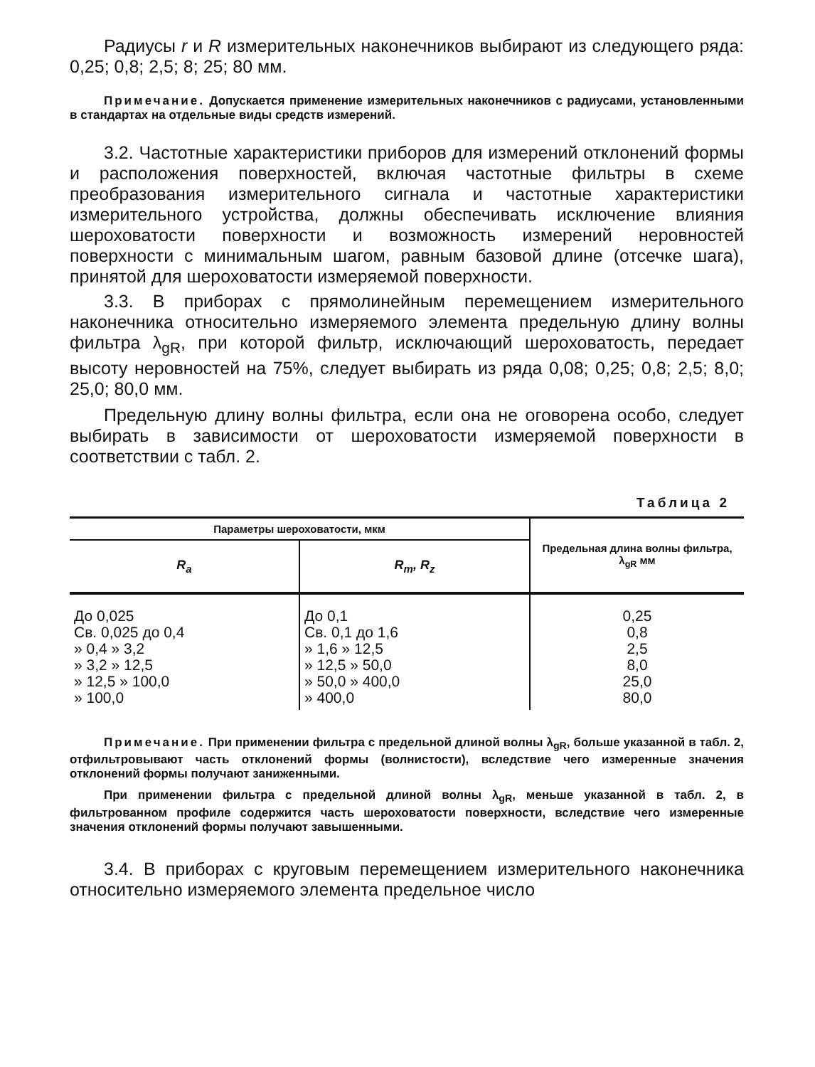Радиусы r и R измерительных наконечников выбирают из следующего ряда: 0,25; 0,8; 2,5; 8; 25; 80 мм.
Примечание. Допускается применение измерительных наконечников с радиусами, установленными в стандартах на отдельные виды средств измерений.
3.2. Частотные характеристики приборов для измерений отклонений формы и расположения поверхностей, включая частотные фильтры в схеме преобразования измерительного сигнала и частотные характеристики измерительного устройства, должны обеспечивать исключение влияния шероховатости поверхности и возможность измерений неровностей поверхности с минимальным шагом, равным базовой длине (отсечке шага), принятой для шероховатости измеряемой поверхности.
3.3. В приборах с прямолинейным перемещением измерительного наконечника относительно измеряемого элемента предельную длину волны фильтра λ<sub>gR</sub>, при которой фильтр, исключающий шероховатость, передает высоту неровностей на 75%, следует выбирать из ряда 0,08; 0,25; 0,8; 2,5; 8,0; 25,0; 80,0 мм.
Предельную длину волны фильтра, если она не оговорена особо, следует выбирать в зависимости от шероховатости измеряемой поверхности в соответствии с табл. 2.
Таблица 2
| Параметры шероховатости, мкм | | Предельная длина волны фильтра, λ<sub>gR</sub> мм |
| --- | --- | --- |
| R<sub>a</sub> | R<sub>m</sub>, R<sub>z</sub> | |
| До 0,025 Св. 0,025 до 0,4 » 0,4 » 3,2 » 3,2 » 12,5 » 12,5 » 100,0 » 100,0 | До 0,1 Св. 0,1 до 1,6 » 1,6 » 12,5 » 12,5 » 50,0 » 50,0 » 400,0 » 400,0 | 0,25 0,8 2,5 8,0 25,0 80,0 |
Примечание. При применении фильтра с предельной длиной волны λ<sub>gR</sub>, больше указанной в табл. 2, отфильтровывают часть отклонений формы (волнистости), вследствие чего измеренные значения отклонений формы получают заниженными.
При применении фильтра с предельной длиной волны λ<sub>gR</sub>, меньше указанной в табл. 2, в фильтрованном профиле содержится часть шероховатости поверхности, вследствие чего измеренные значения отклонений формы получают завышенными.
3.4. В приборах с круговым перемещением измерительного наконечника относительно измеряемого элемента предельное число